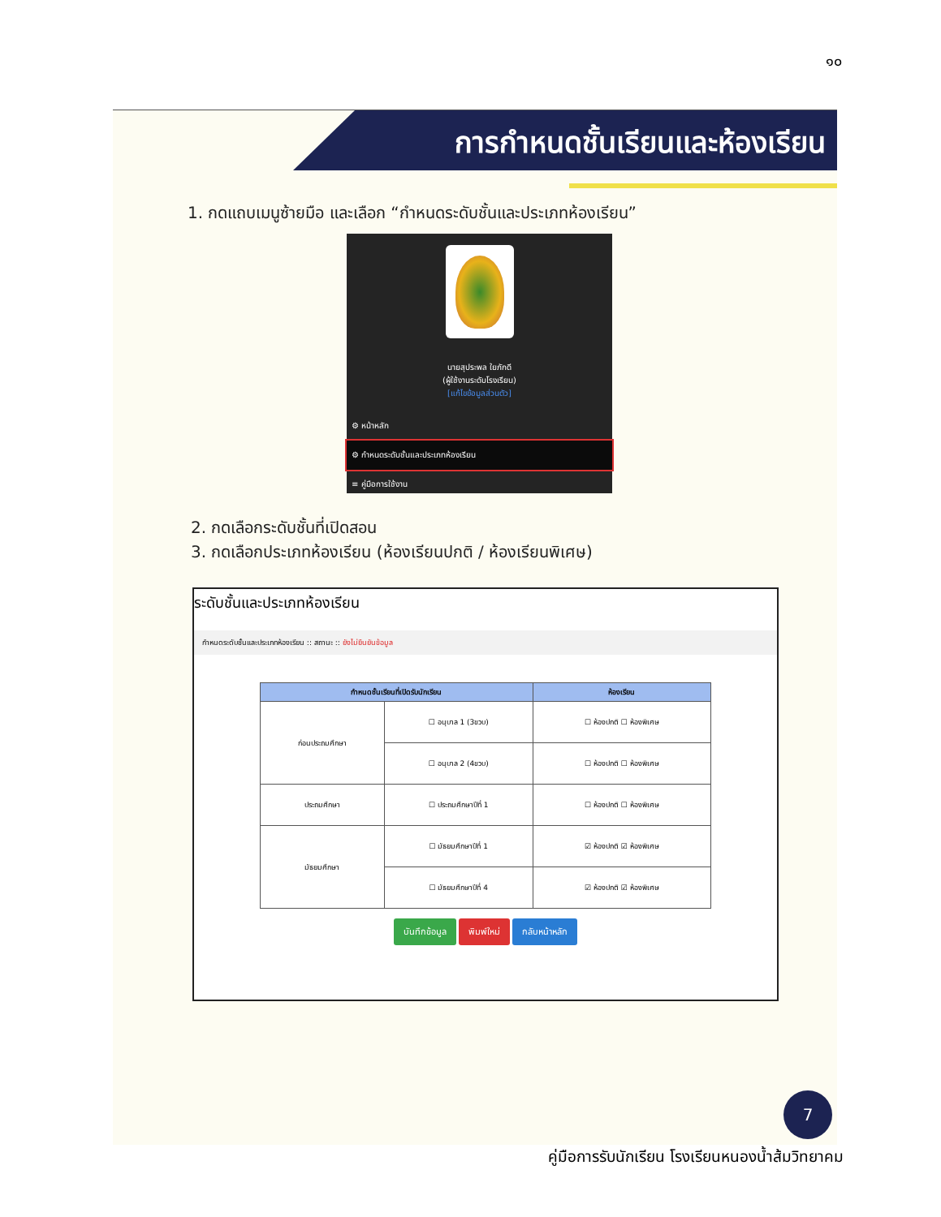๑๐
การกำหนดชั้นเรียนและห้องเรียน
1. กดแถบเมนูซ้ายมือ และเลือก “กำหนดระดับชั้นและประเภทห้องเรียน”
นายสุประพล ใยภักดี
(ผู้ใช้งานระดับโรงเรียน)
[แก้ไขข้อมูลส่วนตัว]
⚙ หน้าหลัก
⚙ กำหนดระดับชั้นและประเภทห้องเรียน
≡ คู่มือการใช้งาน
2. กดเลือกระดับชั้นที่เปิดสอน
3. กดเลือกประเภทห้องเรียน (ห้องเรียนปกติ / ห้องเรียนพิเศษ)
ระดับชั้นและประเภทห้องเรียน
กำหนดระดับชั้นและประเภทห้องเรียน :: สถานะ :: ยังไม่ยืนยันข้อมูล
| กำหนดชั้นเรียนที่เปิดรับนักเรียน | | ห้องเรียน |
| --- | --- | --- |
| ก่อนประถมศึกษา | ☐ อนุบาล 1 (3ขวบ) | ☐ ห้องปกติ ☐ ห้องพิเศษ |
| | ☐ อนุบาล 2 (4ขวบ) | ☐ ห้องปกติ ☐ ห้องพิเศษ |
| ประถมศึกษา | ☐ ประถมศึกษาปีที่ 1 | ☐ ห้องปกติ ☐ ห้องพิเศษ |
| มัธยมศึกษา | ☐ มัธยมศึกษาปีที่ 1 | ☑ ห้องปกติ ☑ ห้องพิเศษ |
| | ☐ มัธยมศึกษาปีที่ 4 | ☑ ห้องปกติ ☑ ห้องพิเศษ |
บันทึกข้อมูล พิมพ์ใหม่ กลับหน้าหลัก
7
คู่มือการรับนักเรียน โรงเรียนหนองน้ำส้มวิทยาคม